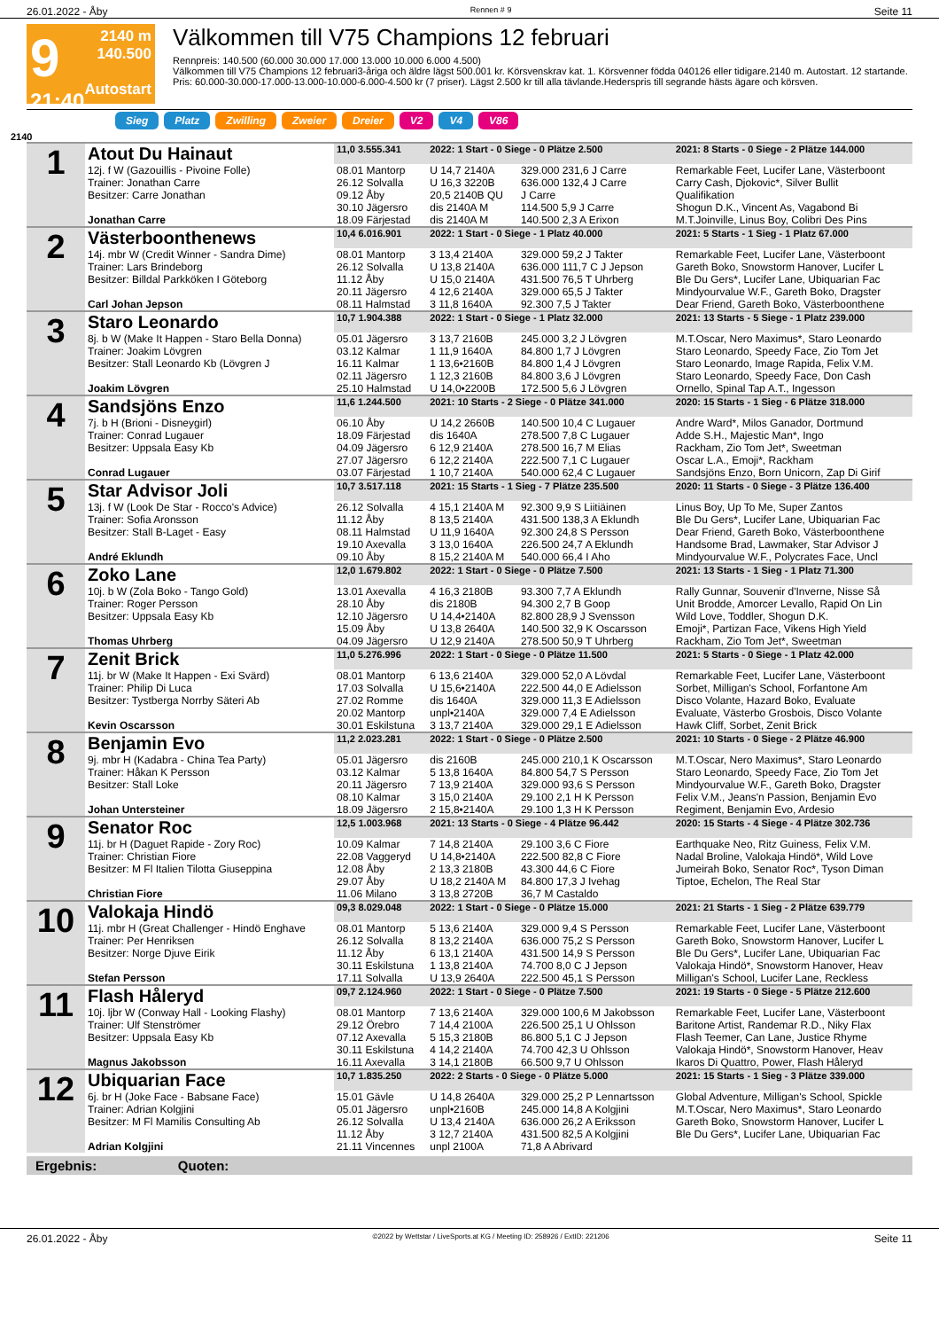26.01.2022 - Åby Rennen # 9 Seite 11
9
21:40
2140 m
140.500
Autostart
Välkommen till V75 Champions 12 februari
Rennpreis: 140.500 (60.000 30.000 17.000 13.000 10.000 6.000 4.500)
Välkommen till V75 Champions 12 februari3-åriga och äldre lägst 500.001 kr. Körsvenskrav kat. 1. Körsvenner födda 040126 eller tidigare.2140 m. Autostart. 12 startande. Pris: 60.000-30.000-17.000-13.000-10.000-6.000-4.500 kr (7 priser). Lägst 2.500 kr till alla tävlande.Hederspris till segrande hästs ägare och körsven.
Sieg Platz Zwilling Zweier Dreier V2 V4 V86
2140
| 1 | Atout Du Hainaut | 11,0 3.555.341 | 2022: 1 Start - 0 Siege - 0 Plätze 2.500 | | 2021: 8 Starts - 0 Siege - 2 Plätze 144.000 |
| | 12j. f W (Gazouillis - Pivoine Folle) | 08.01 Mantorp | U 14,7 2140A | 329.000 231,6 J Carre | Remarkable Feet, Lucifer Lane, Västerboont |
| | Trainer: Jonathan Carre | 26.12 Solvalla | U 16,3 3220B | 636.000 132,4 J Carre | Carry Cash, Djokovic*, Silver Bullit |
| | Besitzer: Carre Jonathan | 09.12 Åby | 20,5 2140B QU | J Carre | Qualifikation |
| | | 30.10 Jägersro | dis 2140A M | 114.500 5,9 J Carre | Shogun D.K., Vincent As, Vagabond Bi |
| | Jonathan Carre | 18.09 Färjestad | dis 2140A M | 140.500 2,3 A Erixon | M.T.Joinville, Linus Boy, Colibri Des Pins |
| 2 | Västerboonthenews | 10,4 6.016.901 | 2022: 1 Start - 0 Siege - 1 Platz 40.000 | | 2021: 5 Starts - 1 Sieg - 1 Platz 67.000 |
| | 14j. mbr W (Credit Winner - Sandra Dime) | 08.01 Mantorp | 3 13,4 2140A | 329.000 59,2 J Takter | Remarkable Feet, Lucifer Lane, Västerboont |
| | Trainer: Lars Brindeborg | 26.12 Solvalla | U 13,8 2140A | 636.000 111,7 C J Jepson | Gareth Boko, Snowstorm Hanover, Lucifer L |
| | Besitzer: Billdal Parkköken I Göteborg | 11.12 Åby | U 15,0 2140A | 431.500 76,5 T Uhrberg | Ble Du Gers*, Lucifer Lane, Ubiquarian Fac |
| | | 20.11 Jägersro | 4 12,6 2140A | 329.000 65,5 J Takter | Mindyourvalue W.F., Gareth Boko, Dragster |
| | Carl Johan Jepson | 08.11 Halmstad | 3 11,8 1640A | 92.300 7,5 J Takter | Dear Friend, Gareth Boko, Västerboonthene |
| 3 | Staro Leonardo | 10,7 1.904.388 | 2022: 1 Start - 0 Siege - 1 Platz 32.000 | | 2021: 13 Starts - 5 Siege - 1 Platz 239.000 |
| | 8j. b W (Make It Happen - Staro Bella Donna) | 05.01 Jägersro | 3 13,7 2160B | 245.000 3,2 J Lövgren | M.T.Oscar, Nero Maximus*, Staro Leonardo |
| | Trainer: Joakim Lövgren | 03.12 Kalmar | 1 11,9 1640A | 84.800 1,7 J Lövgren | Staro Leonardo, Speedy Face, Zio Tom Jet |
| | Besitzer: Stall Leonardo Kb (Lövgren J | 16.11 Kalmar | 1 13,6•2160B | 84.800 1,4 J Lövgren | Staro Leonardo, Image Rapida, Felix V.M. |
| | | 02.11 Jägersro | 1 12,3 2160B | 84.800 3,6 J Lövgren | Staro Leonardo, Speedy Face, Don Cash |
| | Joakim Lövgren | 25.10 Halmstad | U 14,0•2200B | 172.500 5,6 J Lövgren | Ornello, Spinal Tap A.T., Ingesson |
| 4 | Sandsjöns Enzo | 11,6 1.244.500 | 2021: 10 Starts - 2 Siege - 0 Plätze 341.000 | | 2020: 15 Starts - 1 Sieg - 6 Plätze 318.000 |
| | 7j. b H (Brioni - Disneygirl) | 06.10 Åby | U 14,2 2660B | 140.500 10,4 C Lugauer | Andre Ward*, Milos Ganador, Dortmund |
| | Trainer: Conrad Lugauer | 18.09 Färjestad | dis 1640A | 278.500 7,8 C Lugauer | Adde S.H., Majestic Man*, Ingo |
| | Besitzer: Uppsala Easy Kb | 04.09 Jägersro | 6 12,9 2140A | 278.500 16,7 M Elias | Rackham, Zio Tom Jet*, Sweetman |
| | | 27.07 Jägersro | 6 12,2 2140A | 222.500 7,1 C Lugauer | Oscar L.A., Emoji*, Rackham |
| | Conrad Lugauer | 03.07 Färjestad | 1 10,7 2140A | 540.000 62,4 C Lugauer | Sandsjöns Enzo, Born Unicorn, Zap Di Girif |
| 5 | Star Advisor Joli | 10,7 3.517.118 | 2021: 15 Starts - 1 Sieg - 7 Plätze 235.500 | | 2020: 11 Starts - 0 Siege - 3 Plätze 136.400 |
| | 13j. f W (Look De Star - Rocco's Advice) | 26.12 Solvalla | 4 15,1 2140A M | 92.300 9,9 S Liitiäinen | Linus Boy, Up To Me, Super Zantos |
| | Trainer: Sofia Aronsson | 11.12 Åby | 8 13,5 2140A | 431.500 138,3 A Eklundh | Ble Du Gers*, Lucifer Lane, Ubiquarian Fac |
| | Besitzer: Stall B-Laget - Easy | 08.11 Halmstad | U 11,9 1640A | 92.300 24,8 S Persson | Dear Friend, Gareth Boko, Västerboonthene |
| | | 19.10 Axevalla | 3 13,0 1640A | 226.500 24,7 A Eklundh | Handsome Brad, Lawmaker, Star Advisor J |
| | André Eklundh | 09.10 Åby | 8 15,2 2140A M | 540.000 66,4 I Aho | Mindyourvalue W.F., Polycrates Face, Uncl |
| 6 | Zoko Lane | 12,0 1.679.802 | 2022: 1 Start - 0 Siege - 0 Plätze 7.500 | | 2021: 13 Starts - 1 Sieg - 1 Platz 71.300 |
| | 10j. b W (Zola Boko - Tango Gold) | 13.01 Axevalla | 4 16,3 2180B | 93.300 7,7 A Eklundh | Rally Gunnar, Souvenir d'Inverne, Nisse Så |
| | Trainer: Roger Persson | 28.10 Åby | dis 2180B | 94.300 2,7 B Goop | Unit Brodde, Amorcer Levallo, Rapid On Lin |
| | Besitzer: Uppsala Easy Kb | 12.10 Jägersro | U 14,4•2140A | 82.800 28,9 J Svensson | Wild Love, Toddler, Shogun D.K. |
| | | 15.09 Åby | U 13,8 2640A | 140.500 32,9 K Oscarsson | Emoji*, Partizan Face, Vikens High Yield |
| | Thomas Uhrberg | 04.09 Jägersro | U 12,9 2140A | 278.500 50,9 T Uhrberg | Rackham, Zio Tom Jet*, Sweetman |
| 7 | Zenit Brick | 11,0 5.276.996 | 2022: 1 Start - 0 Siege - 0 Plätze 11.500 | | 2021: 5 Starts - 0 Siege - 1 Platz 42.000 |
| | 11j. br W (Make It Happen - Exi Svärd) | 08.01 Mantorp | 6 13,6 2140A | 329.000 52,0 A Lövdal | Remarkable Feet, Lucifer Lane, Västerboont |
| | Trainer: Philip Di Luca | 17.03 Solvalla | U 15,6•2140A | 222.500 44,0 E Adielsson | Sorbet, Milligan's School, Forfantone Am |
| | Besitzer: Tystberga Norrby Säteri Ab | 27.02 Romme | dis 1640A | 329.000 11,3 E Adielsson | Disco Volante, Hazard Boko, Evaluate |
| | | 20.02 Mantorp | unpl•2140A | 329.000 7,4 E Adielsson | Evaluate, Västerbo Grosbois, Disco Volante |
| | Kevin Oscarsson | 30.01 Eskilstuna | 3 13,7 2140A | 329.000 29,1 E Adielsson | Hawk Cliff, Sorbet, Zenit Brick |
| 8 | Benjamin Evo | 11,2 2.023.281 | 2022: 1 Start - 0 Siege - 0 Plätze 2.500 | | 2021: 10 Starts - 0 Siege - 2 Plätze 46.900 |
| | 9j. mbr H (Kadabra - China Tea Party) | 05.01 Jägersro | dis 2160B | 245.000 210,1 K Oscarsson | M.T.Oscar, Nero Maximus*, Staro Leonardo |
| | Trainer: Håkan K Persson | 03.12 Kalmar | 5 13,8 1640A | 84.800 54,7 S Persson | Staro Leonardo, Speedy Face, Zio Tom Jet |
| | Besitzer: Stall Loke | 20.11 Jägersro | 7 13,9 2140A | 329.000 93,6 S Persson | Mindyourvalue W.F., Gareth Boko, Dragster |
| | | 08.10 Kalmar | 3 15,0 2140A | 29.100 2,1 H K Persson | Felix V.M., Jeans'n Passion, Benjamin Evo |
| | Johan Untersteiner | 18.09 Jägersro | 2 15,8•2140A | 29.100 1,3 H K Persson | Regiment, Benjamin Evo, Ardesio |
| 9 | Senator Roc | 12,5 1.003.968 | 2021: 13 Starts - 0 Siege - 4 Plätze 96.442 | | 2020: 15 Starts - 4 Siege - 4 Plätze 302.736 |
| | 11j. br H (Daguet Rapide - Zory Roc) | 10.09 Kalmar | 7 14,8 2140A | 29.100 3,6 C Fiore | Earthquake Neo, Ritz Guiness, Felix V.M. |
| | Trainer: Christian Fiore | 22.08 Vaggeryd | U 14,8•2140A | 222.500 82,8 C Fiore | Nadal Broline, Valokaja Hindö*, Wild Love |
| | Besitzer: M Fl Italien Tilotta Giuseppina | 12.08 Åby | 2 13,3 2180B | 43.300 44,6 C Fiore | Jumeirah Boko, Senator Roc*, Tyson Diman |
| | | 29.07 Åby | U 18,2 2140A M | 84.800 17,3 J Ivehag | Tiptoe, Echelon, The Real Star |
| | Christian Fiore | 11.06 Milano | 3 13,8 2720B | 36,7 M Castaldo | |
| 10 | Valokaja Hindö | 09,3 8.029.048 | 2022: 1 Start - 0 Siege - 0 Plätze 15.000 | | 2021: 21 Starts - 1 Sieg - 2 Plätze 639.779 |
| | 11j. mbr H (Great Challenger - Hindö Enghave | 08.01 Mantorp | 5 13,6 2140A | 329.000 9,4 S Persson | Remarkable Feet, Lucifer Lane, Västerboont |
| | Trainer: Per Henriksen | 26.12 Solvalla | 8 13,2 2140A | 636.000 75,2 S Persson | Gareth Boko, Snowstorm Hanover, Lucifer L |
| | Besitzer: Norge Djuve Eirik | 11.12 Åby | 6 13,1 2140A | 431.500 14,9 S Persson | Ble Du Gers*, Lucifer Lane, Ubiquarian Fac |
| | | 30.11 Eskilstuna | 1 13,8 2140A | 74.700 8,0 C J Jepson | Valokaja Hindö*, Snowstorm Hanover, Heav |
| | Stefan Persson | 17.11 Solvalla | U 13,9 2640A | 222.500 45,1 S Persson | Milligan's School, Lucifer Lane, Reckless |
| 11 | Flash Håleryd | 09,7 2.124.960 | 2022: 1 Start - 0 Siege - 0 Plätze 7.500 | | 2021: 19 Starts - 0 Siege - 5 Plätze 212.600 |
| | 10j. ljbr W (Conway Hall - Looking Flashy) | 08.01 Mantorp | 7 13,6 2140A | 329.000 100,6 M Jakobsson | Remarkable Feet, Lucifer Lane, Västerboont |
| | Trainer: Ulf Stenströmer | 29.12 Örebro | 7 14,4 2100A | 226.500 25,1 U Ohlsson | Baritone Artist, Randemar R.D., Niky Flax |
| | Besitzer: Uppsala Easy Kb | 07.12 Axevalla | 5 15,3 2180B | 86.800 5,1 C J Jepson | Flash Teemer, Can Lane, Justice Rhyme |
| | | 30.11 Eskilstuna | 4 14,2 2140A | 74.700 42,3 U Ohlsson | Valokaja Hindö*, Snowstorm Hanover, Heav |
| | Magnus Jakobsson | 16.11 Axevalla | 3 14,1 2180B | 66.500 9,7 U Ohlsson | Ikaros Di Quattro, Power, Flash Håleryd |
| 12 | Ubiquarian Face | 10,7 1.835.250 | 2022: 2 Starts - 0 Siege - 0 Plätze 5.000 | | 2021: 15 Starts - 1 Sieg - 3 Plätze 339.000 |
| | 6j. br H (Joke Face - Babsane Face) | 15.01 Gävle | U 14,8 2640A | 329.000 25,2 P Lennartsson | Global Adventure, Milligan's School, Spickle |
| | Trainer: Adrian Kolgjini | 05.01 Jägersro | unpl•2160B | 245.000 14,8 A Kolgjini | M.T.Oscar, Nero Maximus*, Staro Leonardo |
| | Besitzer: M Fl Mamilis Consulting Ab | 26.12 Solvalla | U 13,4 2140A | 636.000 26,2 A Eriksson | Gareth Boko, Snowstorm Hanover, Lucifer L |
| | | 11.12 Åby | 3 12,7 2140A | 431.500 82,5 A Kolgjini | Ble Du Gers*, Lucifer Lane, Ubiquarian Fac |
| | Adrian Kolgjini | 21.11 Vincennes | unpl 2100A | 71,8 A Abrivard | |
Ergebnis: Quoten:
26.01.2022 - Åby ©2022 by Wettstar / LiveSports.at KG / Meeting ID: 258926 / ExtID: 221206 Seite 11